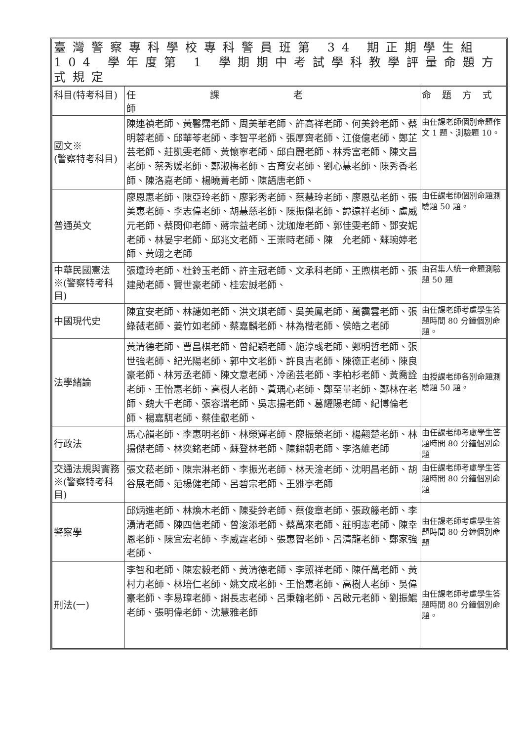臺灣警察專科學校專科警員班第 34 期正期學生組
104 學年度第 1 學期期中考試學科教學評量命題方式規定
| 科目(特考科目) | 任課老師 | 命題方式 |
| --- | --- | --- |
| 國文※ (警察特考科目) | 陳連禎老師、黃馨霈老師、周美華老師、許高祥老師、何美鈴老師、蔡明蓉老師、邱華苓老師、李智平老師、張厚齊老師、江俊億老師、鄭芷芸老師、莊凱雯老師、黃懷寧老師、邱白麗老師、林秀富老師、陳文昌老師、蔡秀媛老師、鄭淑梅老師、古育安老師、劉心慧老師、陳秀香老師、陳洛嘉老師、楊曉菁老師、陳語唐老師、 | 由任課老師個別命題作文 1 題、測驗題 10。 |
| 普通英文 | 廖恩惠老師、陳亞玲老師、廖彩秀老師、蔡慧玲老師、廖恩弘老師、張美惠老師、李志偉老師、胡慧慈老師、陳振傑老師、譚遠祥老師、盧威元老師、蔡閔仰老師、蔣宗益老師、沈珈煒老師、郭佳雯老師、鄧安妮老師、林晏宇老師、邱兆文老師、王崇時老師、陳 允老師、蘇琬婷老師、黃翊之老師 | 由任課老師個別命題測驗題 50 題。 |
| 中華民國憲法※(警察特考科目) | 張瓊玲老師、杜鈴玉老師、許主冠老師、文承科老師、王煦棋老師、張建勛老師、竇世豪老師、桂宏誠老師、 | 由召集人統一命題測驗題 50 題 |
| 中國現代史 | 陳宜安老師、林譓如老師、洪文琪老師、吳美鳳老師、萬靄雲老師、張綠薇老師、姜竹如老師、蔡嘉麟老師、林為楷老師、侯皓之老師 | 由任課老師考慮學生答題時間 80 分鐘個別命題。 |
| 法學緒論 | 黃清德老師、曹昌棋老師、曾紀穎老師、施淳彧老師、鄭明哲老師、張世強老師、紀光陽老師、郭中文老師、許良吉老師、陳德正老師、陳良豪老師、林芳丞老師、陳文意老師、冷函芸老師、李柏杉老師、黃喬詮老師、王怡惠老師、高樹人老師、黃瑀心老師、鄭至量老師、鄭林在老師、魏大千老師、張容瑞老師、吳志揚老師、葛耀陽老師、紀博倫老師、楊嘉駬老師、蔡佳叡老師、 | 由授課老師各別命題測驗題 50 題。 |
| 行政法 | 馬心韻老師、李惠明老師、林榮輝老師、廖振榮老師、楊翹楚老師、林揚傑老師、林奕銘老師、蘇登林老師、陳錦朝老師、李洛維老師 | 由任課老師考慮學生答題時間 80 分鐘個別命題 |
| 交通法規與實務※(警察特考科目) | 張文菘老師、陳宗淋老師、李振光老師、林天淦老師、沈明昌老師、胡谷展老師、范楊健老師、呂碧宗老師、王雅亭老師 | 由任課老師考慮學生答題時間 80 分鐘個別命題 |
| 警察學 | 邱炳進老師、林煥木老師、陳斐鈴老師、蔡俊章老師、張政籐老師、李湧清老師、陳四信老師、曾浚添老師、蔡萬來老師、莊明憲老師、陳幸恩老師、陳宜宏老師、李威霆老師、張惠智老師、呂清龍老師、鄭家強老師、 | 由任課老師考慮學生答題時間 80 分鐘個別命題 |
| 刑法(一) | 李智和老師、陳宏毅老師、黃清德老師、李照祥老師、陳仟萬老師、黃村力老師、林培仁老師、姚文成老師、王怡惠老師、高樹人老師、吳偉豪老師、李易璋老師、謝長志老師、呂秉翰老師、呂啟元老師、劉振鯤老師、張明偉老師、沈慧雅老師 | 由任課老師考慮學生答題時間 80 分鐘個別命題。 |